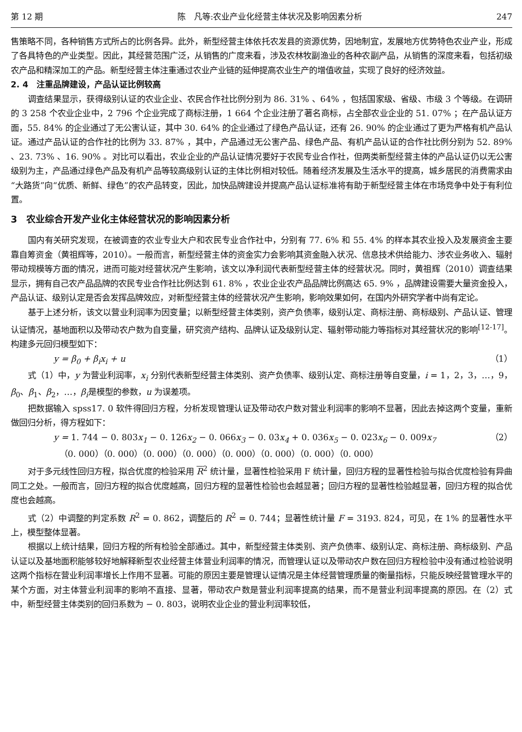第 12 期 陈　凡等:农业产业化经营主体状况及影响因素分析 247
售策略不同，各种销售方式所占的比例各异。此外，新型经营主体依托农发县的资源优势，因地制宜，发展地方优势特色农业产业，形成了各具特色的产业类型。因此，其经营范围广泛，从销售的广度来看，涉及农林牧副渔业的各种农副产品，从销售的深度来看，包括初级农产品和精深加工的产品。新型经营主体注重通过农业产业链的延伸提高农业生产的增值收益，实现了良好的经济效益。
2. 4　注重品牌建设，产品认证比例较高
调查结果显示，获得级别认证的农业企业、农民合作社比例分别为 86. 31% 、64% ，包括国家级、省级、市级 3 个等级。在调研的 3 258 个农业企业中，2 796 个企业完成了商标注册，1 664 个企业注册了著名商标，占全部农业企业的 51. 07% ；在产品认证方面，55. 84% 的企业通过了无公害认证，其中 30. 64% 的企业通过了绿色产品认证，还有 26. 90% 的企业通过了更为严格有机产品认证。通过产品认证的合作社的比例为 33. 87% ，其中，产品通过无公害产品、绿色产品、有机产品认证的合作社比例分别为 52. 89% 、23. 73% 、16. 90% 。对比可以看出，农业企业的产品认证情况要好于农民专业合作社，但两类新型经营主体的产品认证仍以无公害级别为主，产品通过绿色产品及有机产品等较高级别认证的主体比例相对较低。随着经济发展及生活水平的提高，城乡居民的消费需求由“大路货”向“优质、新鲜、绿色”的农产品转变，因此，加快品牌建设并提高产品认证标准将有助于新型经营主体在市场竞争中处于有利位置。
3　农业综合开发产业化主体经营状况的影响因素分析
国内有关研究发现，在被调查的农业专业大户和农民专业合作社中，分别有 77. 6% 和 55. 4% 的样本其农业投入及发展资金主要靠自筹资金（黄祖辉等，2010）。一般而言，新型经营主体的资金实力会影响其资金融入状况、信息技术供给能力、涉农业务收入、辐射带动规模等方面的情况，进而可能对经营状况产生影响，该文以净利润代表新型经营主体的经营状况。同时，黄祖辉（2010）调查结果显示，拥有自己农产品品牌的农民专业合作社比例达到 61. 8% ，农业企业农产品品牌比例高达 65. 9% ，品牌建设需要大量资金投入，产品认证、级别认定是否会发挥品牌效应，对新型经营主体的经营状况产生影响，影响效果如何，在国内外研究学者中尚有定论。
基于上述分析，该文以营业利润率为因变量；以新型经营主体类别，资产负债率，级别认定、商标注册、商标级别、产品认证、管理认证情况，基地面积以及带动农户数为自变量，研究资产结构、品牌认证及级别认定、辐射带动能力等指标对其经营状况的影响<sup>[12-17]</sup>。构建多元回归模型如下：
y = β<sub>0</sub> + β<sub>i</sub>x<sub>i</sub> + u （1）
式（1）中，y 为营业利润率，x<sub>i</sub> 分别代表新型经营主体类别、资产负债率、级别认定、商标注册等自变量，i = 1，2，3，…，9，β<sub>0</sub>、β<sub>1</sub>、β<sub>2</sub>，…，β<sub>i</sub>是模型的参数，u 为误差项。
把数据输入 spss17. 0 软件得回归方程，分析发现管理认证及带动农户数对营业利润率的影响不显著，因此去掉这两个变量，重新做回归分析，得方程如下：
y = 1. 744 − 0. 803x<sub>1</sub> − 0. 126x<sub>2</sub> − 0. 066x<sub>3</sub> − 0. 03x<sub>4</sub> + 0. 036x<sub>5</sub> − 0. 023x<sub>6</sub> − 0. 009x<sub>7</sub> （2）
（0. 000）（0. 000）（0. 000）（0. 000）（0. 000）（0. 000）（0. 000）（0. 000）
对于多元线性回归方程，拟合优度的检验采用 R<sup>2</sup> 统计量，显著性检验采用 F 统计量，回归方程的显著性检验与拟合优度检验有异曲同工之处。一般而言，回归方程的拟合优度越高，回归方程的显著性检验也会越显著；回归方程的显著性检验越显著，回归方程的拟合优度也会越高。
式（2）中调整的判定系数 R<sup>2</sup> = 0. 862，调整后的 R<sup>2</sup> = 0. 744；显著性统计量 F = 3193. 824，可见，在 1% 的显著性水平上，模型整体显著。
根据以上统计结果，回归方程的所有检验全部通过。其中，新型经营主体类别、资产负债率、级别认定、商标注册、商标级别、产品认证以及基地面积能够较好地解释新型农业经营主体营业利润率的情况，而管理认证以及带动农户数在回归方程检验中没有通过检验说明这两个指标在营业利润率增长上作用不显著。可能的原因主要是管理认证情况是主体经营管理质量的衡量指标，只能反映经营管理水平的某个方面，对主体营业利润率的影响不直接、显著，带动农户数是营业利润率提高的结果，而不是营业利润率提高的原因。在（2）式中，新型经营主体类别的回归系数为 − 0. 803，说明农业企业的营业利润率较低，